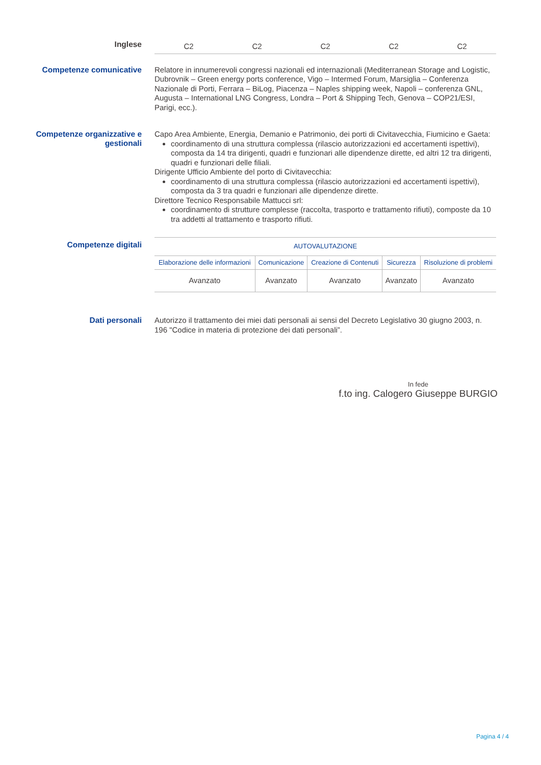Inglese
| C2 | C2 | C2 | C2 | C2 |
Competenze comunicative
Relatore in innumerevoli congressi nazionali ed internazionali (Mediterranean Storage and Logistic, Dubrovnik – Green energy ports conference, Vigo – Intermed Forum, Marsiglia – Conferenza Nazionale di Porti, Ferrara – BiLog, Piacenza – Naples shipping week, Napoli – conferenza GNL, Augusta – International LNG Congress, Londra – Port & Shipping Tech, Genova – COP21/ESI, Parigi, ecc.).
Competenze organizzative e gestionali
Capo Area Ambiente, Energia, Demanio e Patrimonio, dei porti di Civitavecchia, Fiumicino e Gaeta:
coordinamento di una struttura complessa (rilascio autorizzazioni ed accertamenti ispettivi), composta da 14 tra dirigenti, quadri e funzionari alle dipendenze dirette, ed altri 12 tra dirigenti, quadri e funzionari delle filiali.
Dirigente Ufficio Ambiente del porto di Civitavecchia:
coordinamento di una struttura complessa (rilascio autorizzazioni ed accertamenti ispettivi), composta da 3 tra quadri e funzionari alle dipendenze dirette.
Direttore Tecnico Responsabile Mattucci srl:
coordinamento di strutture complesse (raccolta, trasporto e trattamento rifiuti), composte da 10 tra addetti al trattamento e trasporto rifiuti.
Competenze digitali
| AUTOVALUTAZIONE | | | | |
| Elaborazione delle informazioni | Comunicazione | Creazione di Contenuti | Sicurezza | Risoluzione di problemi |
| Avanzato | Avanzato | Avanzato | Avanzato | Avanzato |
Dati personali
Autorizzo il trattamento dei miei dati personali ai sensi del Decreto Legislativo 30 giugno 2003, n. 196 "Codice in materia di protezione dei dati personali”.
In fede
f.to ing. Calogero Giuseppe BURGIO
Pagina 4 / 4